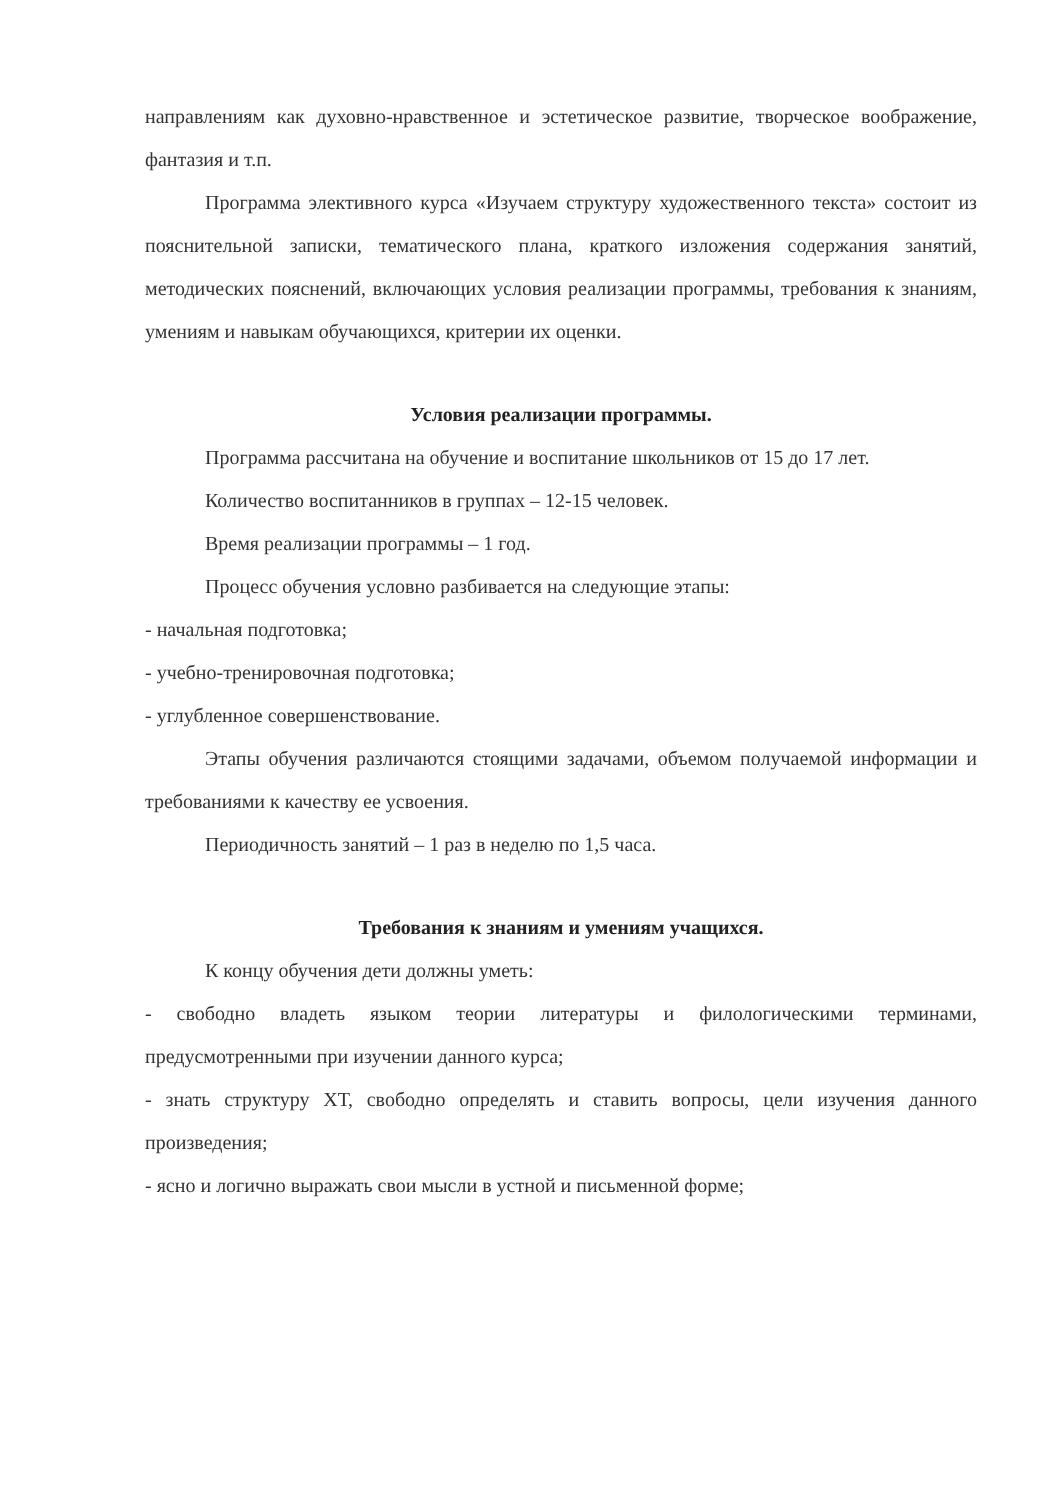направлениям как духовно-нравственное и эстетическое развитие, творческое воображение, фантазия и т.п.
Программа элективного курса «Изучаем структуру художественного текста» состоит из пояснительной записки, тематического плана, краткого изложения содержания занятий, методических пояснений, включающих условия реализации программы, требования к знаниям, умениям и навыкам обучающихся, критерии их оценки.
Условия реализации программы.
Программа рассчитана на обучение и воспитание школьников от 15 до 17 лет.
Количество воспитанников в группах – 12-15 человек.
Время реализации программы – 1 год.
Процесс обучения условно разбивается на следующие этапы:
- начальная подготовка;
- учебно-тренировочная подготовка;
- углубленное совершенствование.
Этапы обучения различаются стоящими задачами, объемом получаемой информации и требованиями к качеству ее усвоения.
Периодичность занятий – 1 раз в неделю по 1,5 часа.
Требования к знаниям и умениям учащихся.
К концу обучения дети должны уметь:
- свободно владеть языком теории литературы и филологическими терминами, предусмотренными при изучении данного курса;
- знать структуру ХТ, свободно определять и ставить вопросы, цели изучения данного произведения;
- ясно и логично выражать свои мысли в устной и письменной форме;